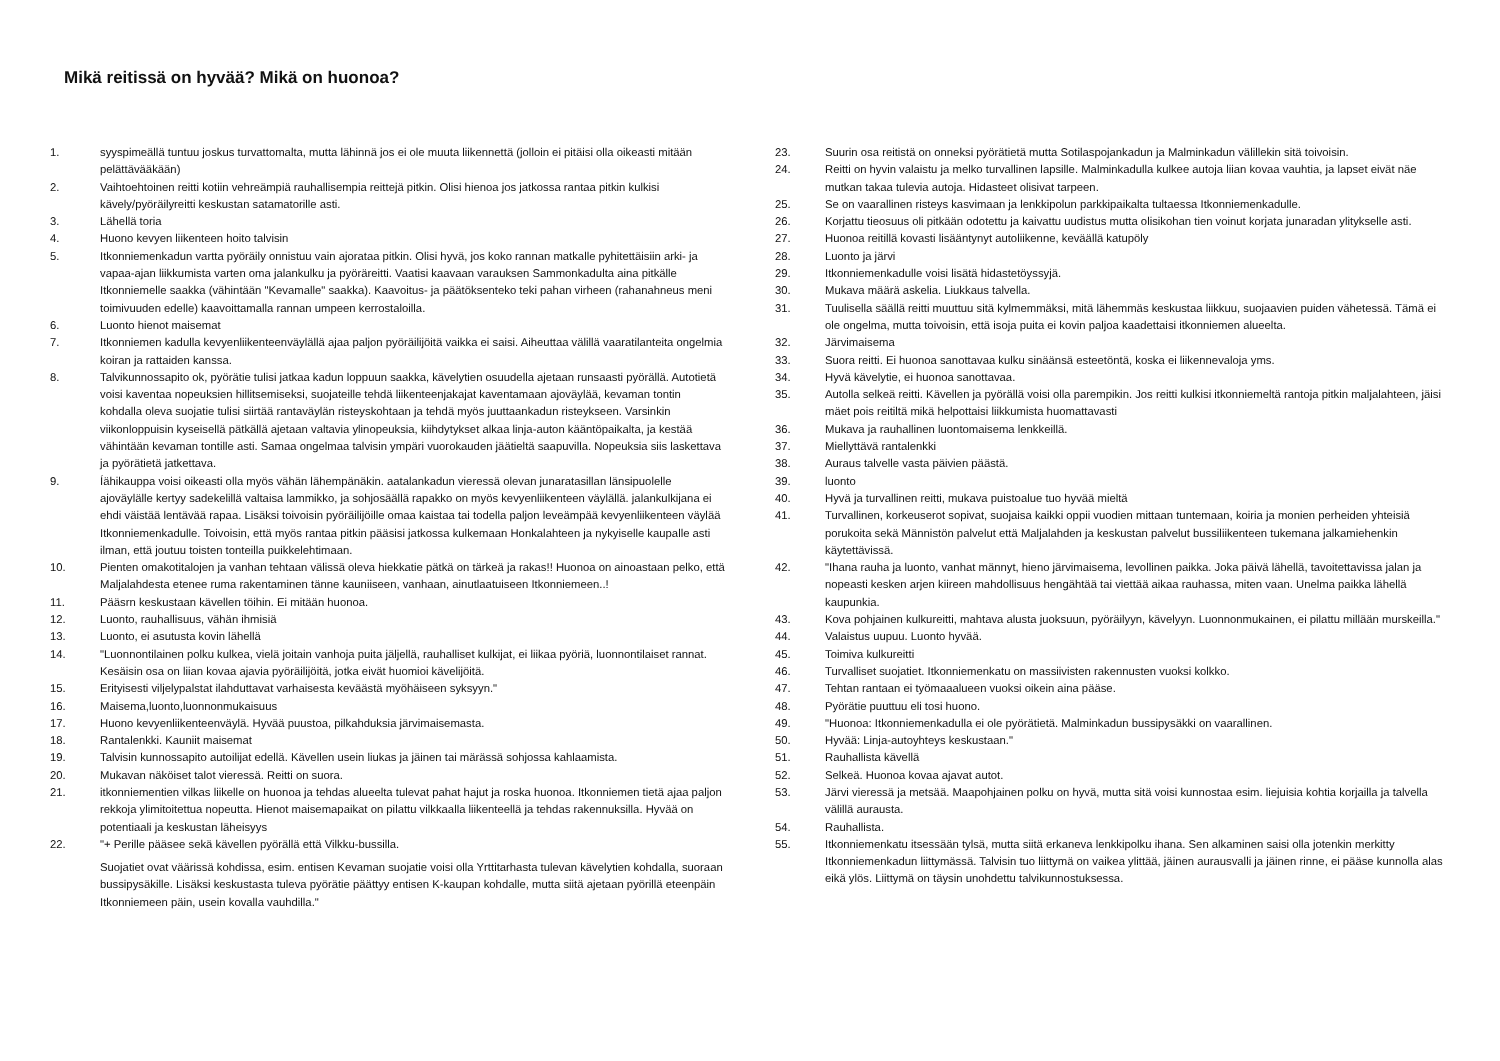Mikä reitissä on hyvää? Mikä on huonoa?
1. syyspimeällä tuntuu joskus turvattomalta, mutta lähinnä jos ei ole muuta liikennettä (jolloin ei pitäisi olla oikeasti mitään pelättävääkään)
2. Vaihtoehtoinen reitti kotiin vehreämpiä rauhallisempia reittejä pitkin. Olisi hienoa jos jatkossa rantaa pitkin kulkisi kävely/pyöräilyreitti keskustan satamatorille asti.
3. Lähellä toria
4. Huono kevyen liikenteen hoito talvisin
5. Itkonniemenkadun vartta pyöräily onnistuu vain ajorataa pitkin. Olisi hyvä, jos koko rannan matkalle pyhitettäisiin arki- ja vapaa-ajan liikkumista varten oma jalankulku ja pyöräreitti. Vaatisi kaavaan varauksen Sammonkadulta aina pitkälle Itkonniemelle saakka (vähintään "Kevamalle" saakka). Kaavoitus- ja päätöksenteko teki pahan virheen (rahanahneus meni toimivuuden edelle) kaavoittamalla rannan umpeen kerrostaloilla.
6. Luonto hienot maisemat
7. Itkonniemen kadulla kevyenliikenteenväylällä ajaa paljon pyöräilijöitä vaikka ei saisi. Aiheuttaa välillä vaaratilanteita ongelmia koiran ja rattaiden kanssa.
8. Talvikunnossapito ok, pyörätie tulisi jatkaa kadun loppuun saakka, kävelytien osuudella ajetaan runsaasti pyörällä. Autotietä voisi kaventaa nopeuksien hillitsemiseksi, suojateille tehdä liikenteenjakajat kaventamaan ajoväylää, kevaman tontin kohdalla oleva suojatie tulisi siirtää rantaväylän risteyskohtaan ja tehdä myös juuttaankadun risteykseen. Varsinkin viikonloppuisin kyseisellä pätkällä ajetaan valtavia ylinopeuksia, kiihdytykset alkaa linja-auton kääntöpaikalta, ja kestää vähintään kevaman tontille asti. Samaa ongelmaa talvisin ympäri vuorokauden jäätieltä saapuvilla. Nopeuksia siis laskettava ja pyörätietä jatkettava.
9. Íähikauppa voisi oikeasti olla myös vähän lähempänäkin. aatalankadun vieressä olevan junaratasillan länsipuolelle ajoväylälle kertyy sadekelillä valtaisa lammikko, ja sohjosäällä rapakko on myös kevyenliikenteen väylällä. jalankulkijana ei ehdi väistää lentävää rapaa. Lisäksi toivoisin pyöräilijöille omaa kaistaa tai todella paljon leveämpää kevyenliikenteen väylää Itkonniemenkadulle. Toivoisin, että myös rantaa pitkin pääsisi jatkossa kulkemaan Honkalahteen ja nykyiselle kaupalle asti ilman, että joutuu toisten tonteilla puikkelehtimaan.
10. Pienten omakotitalojen ja vanhan tehtaan välissä oleva hiekkatie pätkä on tärkeä ja rakas!! Huonoa on ainoastaan pelko, että Maljalahdesta etenee ruma rakentaminen tänne kauniiseen, vanhaan, ainutlaatuiseen Itkonniemeen..!
11. Pääsrn keskustaan kävellen töihin. Ei mitään huonoa.
12. Luonto, rauhallisuus, vähän ihmisiä
13. Luonto, ei asutusta kovin lähellä
14. "Luonnontilainen polku kulkea, vielä joitain vanhoja puita jäljellä, rauhalliset kulkijat, ei liikaa pyöriä, luonnontilaiset rannat. Kesäisin osa on liian kovaa ajavia pyöräilijöitä, jotka eivät huomioi kävelijöitä.
15. Erityisesti viljelypalstat ilahduttavat varhaisesta keväästä myöhäiseen syksyyn."
16. Maisema,luonto,luonnonmukaisuus
17. Huono kevyenliikenteenväylä. Hyvää puustoa, pilkahduksia järvimaisemasta.
18. Rantalenkki. Kauniit maisemat
19. Talvisin kunnossapito autoilijat edellä. Kävellen usein liukas ja jäinen tai märässä sohjossa kahlaamista.
20. Mukavan näköiset talot vieressä. Reitti on suora.
21. itkonniementien vilkas liikelle on huonoa ja tehdas alueelta tulevat pahat hajut ja roska huonoa. Itkonniemen tietä ajaa paljon rekkoja ylimitoitettua nopeutta. Hienot maisemapaikat on pilattu vilkkaalla liikenteellä ja tehdas rakennuksilla. Hyvää on potentiaali ja keskustan läheisyys
22. "+ Perille pääsee sekä kävellen pyörällä että Vilkku-bussilla.
Suojatiet ovat väärissä kohdissa, esim. entisen Kevaman suojatie voisi olla Yrttitarhasta tulevan kävelytien kohdalla, suoraan bussipysäkille. Lisäksi keskustasta tuleva pyörätie päättyy entisen K-kaupan kohdalle, mutta siitä ajetaan pyörillä eteenpäin Itkonniemeen päin, usein kovalla vauhdilla."
23. Suurin osa reitistä on onneksi pyörätietä mutta Sotilaspojankadun ja Malminkadun välillekin sitä toivoisin.
24. Reitti on hyvin valaistu ja melko turvallinen lapsille. Malminkadulla kulkee autoja liian kovaa vauhtia, ja lapset eivät näe mutkan takaa tulevia autoja. Hidasteet olisivat tarpeen.
25. Se on vaarallinen risteys kasvimaan ja lenkkipolun parkkipaikalta tultaessa Itkonniemenkadulle.
26. Korjattu tieosuus oli pitkään odotettu ja kaivattu uudistus mutta olisikohan tien voinut korjata junaradan ylitykselle asti.
27. Huonoa reitillä kovasti lisääntynyt autoliikenne, keväällä katupöly
28. Luonto ja järvi
29. Itkonniemenkadulle voisi lisätä hidastetöyssyjä.
30. Mukava määrä askelia. Liukkaus talvella.
31. Tuulisella säällä reitti muuttuu sitä kylmemmäksi, mitä lähemmäs keskustaa liikkuu, suojaavien puiden vähetessä. Tämä ei ole ongelma, mutta toivoisin, että isoja puita ei kovin paljoa kaadettaisi itkonniemen alueelta.
32. Järvimaisema
33. Suora reitti. Ei huonoa sanottavaa kulku sinäänsä esteetöntä, koska ei liikennevaloja yms.
34. Hyvä kävelytie, ei huonoa sanottavaa.
35. Autolla selkeä reitti. Kävellen ja pyörällä voisi olla parempikin. Jos reitti kulkisi itkonniemeltä rantoja pitkin maljalahteen, jäisi mäet pois reitiltä mikä helpottaisi liikkumista huomattavasti
36. Mukava ja rauhallinen luontomaisema lenkkeillä.
37. Miellyttävä rantalenkki
38. Auraus talvelle vasta päivien päästä.
39. luonto
40. Hyvä ja turvallinen reitti, mukava puistoalue tuo hyvää mieltä
41. Turvallinen, korkeuserot sopivat, suojaisa kaikki oppii vuodien mittaan tuntemaan, koiria ja monien perheiden yhteisiä porukoita sekä Männistön palvelut että Maljalahden ja keskustan palvelut bussiliikenteen tukemana jalkamiehenkin käytettävissä.
42. "Ihana rauha ja luonto, vanhat männyt, hieno järvimaisema, levollinen paikka. Joka päivä lähellä, tavoitettavissa jalan ja nopeasti kesken arjen kiireen mahdollisuus hengähtää tai viettää aikaa rauhassa, miten vaan. Unelma paikka lähellä kaupunkia.
43. Kova pohjainen kulkureitti, mahtava alusta juoksuun, pyöräilyyn, kävelyyn. Luonnonmukainen, ei pilattu millään murskeilla."
44. Valaistus uupuu. Luonto hyvää.
45. Toimiva kulkureitti
46. Turvalliset suojatiet. Itkonniemenkatu on massiivisten rakennusten vuoksi kolkko.
47. Tehtan rantaan ei työmaaalueen vuoksi oikein aina pääse.
48. Pyörätie puuttuu eli tosi huono.
49. "Huonoa: Itkonniemenkadulla ei ole pyörätietä. Malminkadun bussipysäkki on vaarallinen.
50. Hyvää: Linja-autoyhteys keskustaan."
51. Rauhallista kävellä
52. Selkeä. Huonoa kovaa ajavat autot.
53. Järvi vieressä ja metsää. Maapohjainen polku on hyvä, mutta sitä voisi kunnostaa esim. liejuisia kohtia korjailla ja talvella välillä aurausta.
54. Rauhallista.
55. Itkonniemenkatu itsessään tylsä, mutta siitä erkaneva lenkkipolku ihana. Sen alkaminen saisi olla jotenkin merkitty Itkonniemenkadun liittymässä. Talvisin tuo liittymä on vaikea ylittää, jäinen aurausvalli ja jäinen rinne, ei pääse kunnolla alas eikä ylös. Liittymä on täysin unohdettu talvikunnostuksessa.